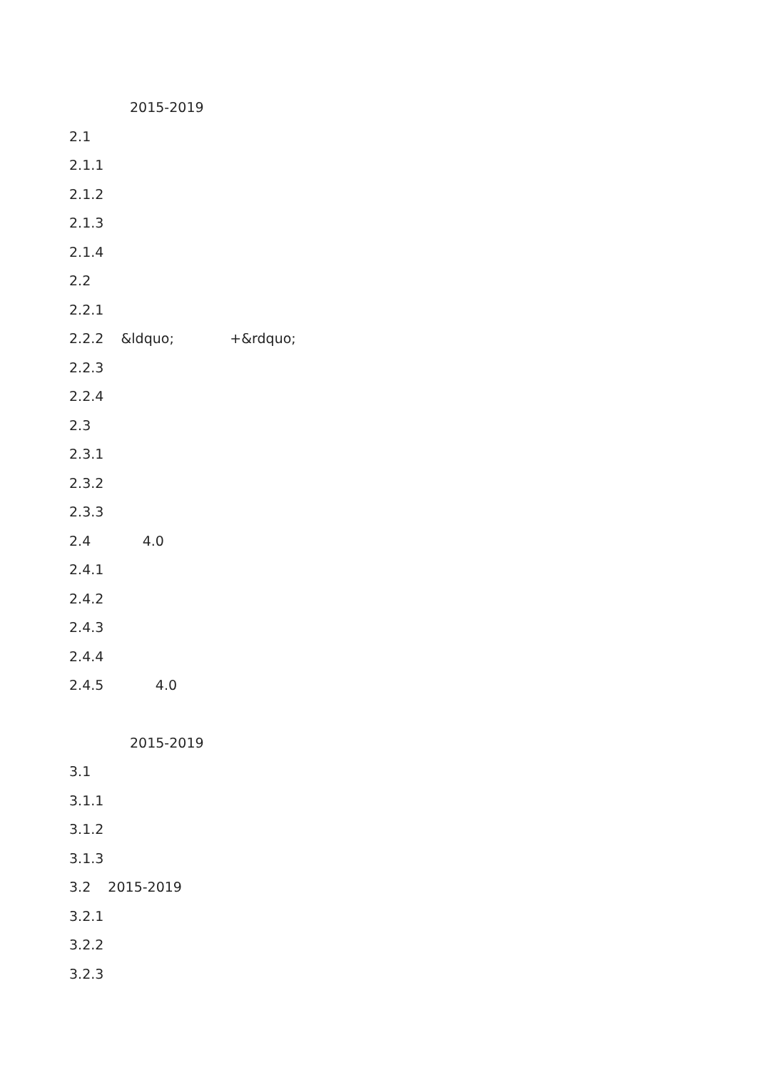2015-2019
2.1
2.1.1
2.1.2
2.1.3
2.1.4
2.2
2.2.1
2.2.2 &ldquo; +&rdquo;
2.2.3
2.2.4
2.3
2.3.1
2.3.2
2.3.3
2.4 4.0
2.4.1
2.4.2
2.4.3
2.4.4
2.4.5 4.0
2015-2019
3.1
3.1.1
3.1.2
3.1.3
3.2 2015-2019
3.2.1
3.2.2
3.2.3